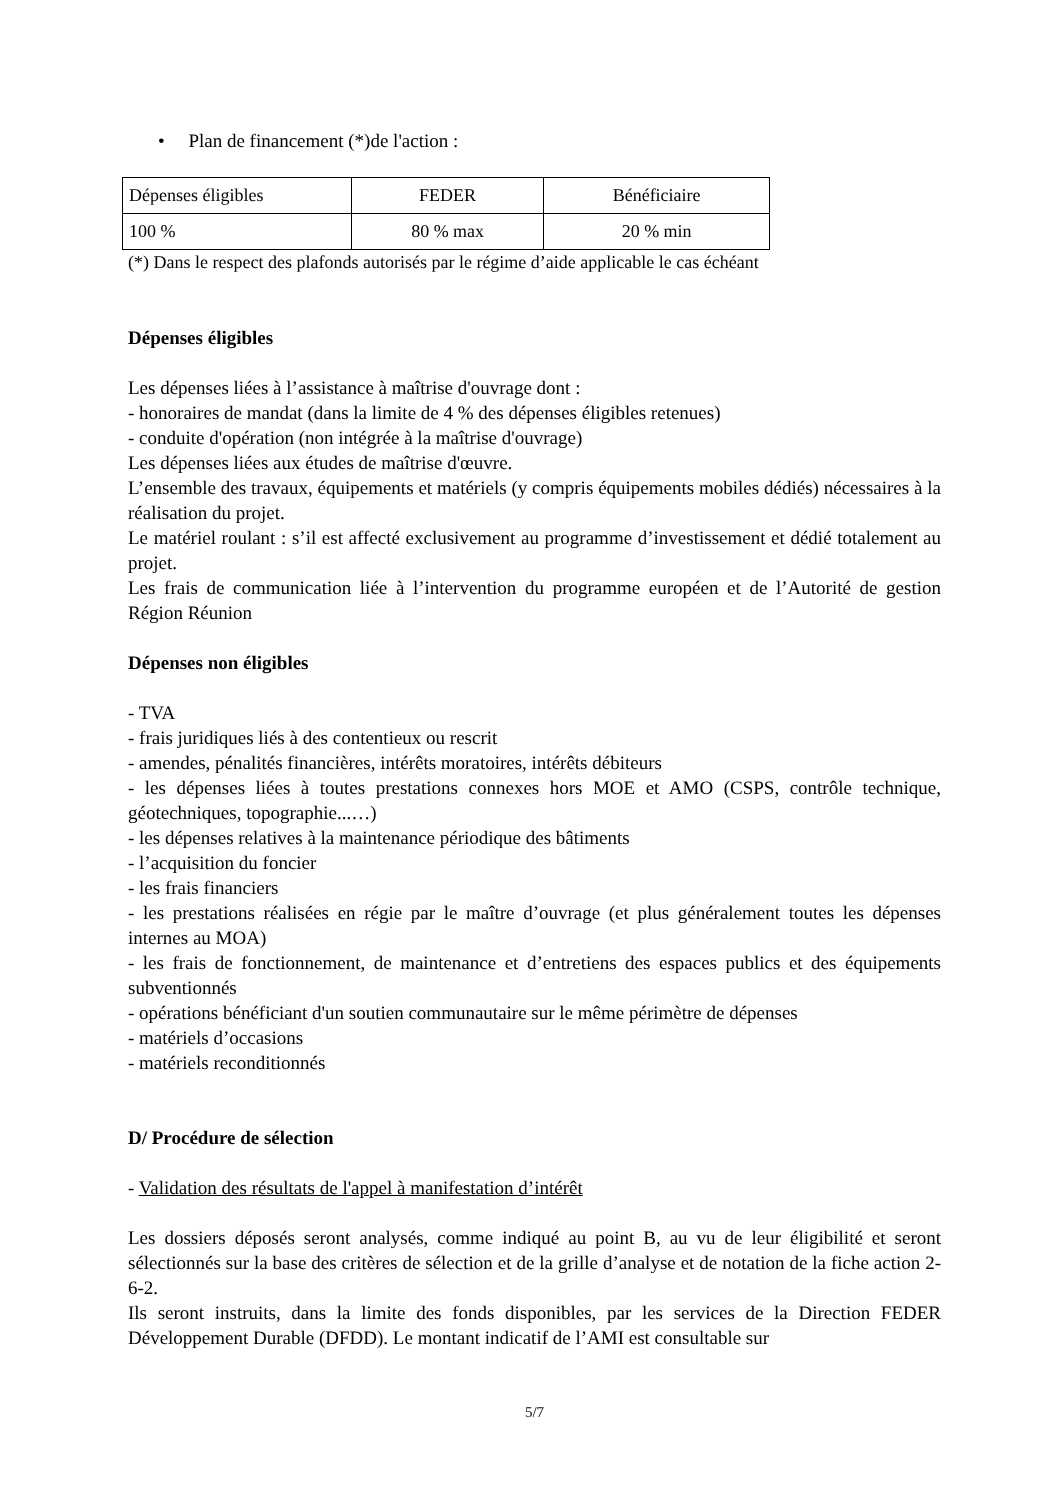• Plan de financement (*)de l'action :
| Dépenses éligibles | FEDER | Bénéficiaire |
| 100 % | 80 % max | 20 % min |
(*) Dans le respect des plafonds autorisés par le régime d’aide applicable le cas échéant
Dépenses éligibles
Les dépenses liées à l’assistance à maîtrise d'ouvrage dont :
- honoraires de mandat (dans la limite de 4 % des dépenses éligibles retenues)
- conduite d'opération (non intégrée à la maîtrise d'ouvrage)
Les dépenses liées aux études de maîtrise d'œuvre.
L’ensemble des travaux, équipements et matériels (y compris équipements mobiles dédiés) nécessaires à la réalisation du projet.
Le matériel roulant : s’il est affecté exclusivement au programme d’investissement et dédié totalement au projet.
Les frais de communication liée à l’intervention du programme européen et de l’Autorité de gestion Région Réunion
Dépenses non éligibles
- TVA
- frais juridiques liés à des contentieux ou rescrit
- amendes, pénalités financières, intérêts moratoires, intérêts débiteurs
- les dépenses liées à toutes prestations connexes hors MOE et AMO (CSPS, contrôle technique, géotechniques, topographie...…)
- les dépenses relatives à la maintenance périodique des bâtiments
- l’acquisition du foncier
- les frais financiers
- les prestations réalisées en régie par le maître d’ouvrage (et plus généralement toutes les dépenses internes au MOA)
- les frais de fonctionnement, de maintenance et d’entretiens des espaces publics et des équipements subventionnés
- opérations bénéficiant d'un soutien communautaire sur le même périmètre de dépenses
- matériels d’occasions
- matériels reconditionnés
D/ Procédure de sélection
- Validation des résultats de l'appel à manifestation d’intérêt
Les dossiers déposés seront analysés, comme indiqué au point B, au vu de leur éligibilité et seront sélectionnés sur la base des critères de sélection et de la grille d’analyse et de notation de la fiche action 2-6-2.
Ils seront instruits, dans la limite des fonds disponibles, par les services de la Direction FEDER Développement Durable (DFDD). Le montant indicatif de l’AMI est consultable sur
5/7